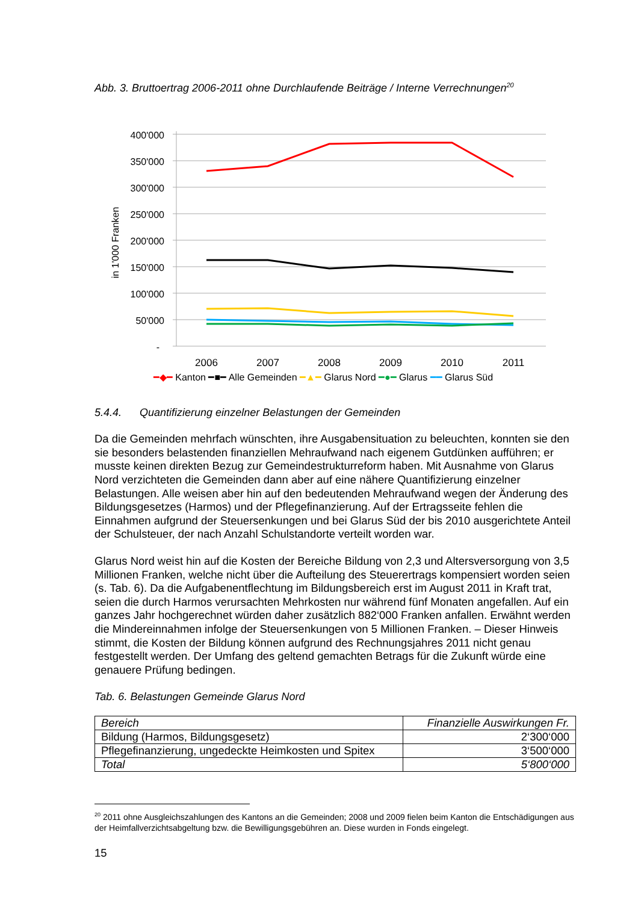Abb. 3. Bruttoertrag 2006-2011 ohne Durchlaufende Beiträge / Interne Verrechnungen<sup>20</sup>
400'000
350'000
300'000
250'000
200'000
150'000
100'000
50'000
-
in 1'000 Franken
2006
2007
2008
2009
2010
2011
━◆━ Kanton ━■━ Alle Gemeinden ━▲━ Glarus Nord ━●━ Glarus ━━ Glarus Süd
5.4.4. Quantifizierung einzelner Belastungen der Gemeinden
Da die Gemeinden mehrfach wünschten, ihre Ausgabensituation zu beleuchten, konnten sie den sie besonders belastenden finanziellen Mehraufwand nach eigenem Gutdünken aufführen; er musste keinen direkten Bezug zur Gemeindestrukturreform haben. Mit Ausnahme von Glarus Nord verzichteten die Gemeinden dann aber auf eine nähere Quantifizierung einzelner Belastungen. Alle weisen aber hin auf den bedeutenden Mehraufwand wegen der Änderung des Bildungsgesetzes (Harmos) und der Pflegefinanzierung. Auf der Ertragsseite fehlen die Einnahmen aufgrund der Steuersenkungen und bei Glarus Süd der bis 2010 ausgerichtete Anteil der Schulsteuer, der nach Anzahl Schulstandorte verteilt worden war.
Glarus Nord weist hin auf die Kosten der Bereiche Bildung von 2,3 und Altersversorgung von 3,5 Millionen Franken, welche nicht über die Aufteilung des Steuerertrags kompensiert worden seien (s. Tab. 6). Da die Aufgabenentflechtung im Bildungsbereich erst im August 2011 in Kraft trat, seien die durch Harmos verursachten Mehrkosten nur während fünf Monaten angefallen. Auf ein ganzes Jahr hochgerechnet würden daher zusätzlich 882‘000 Franken anfallen. Erwähnt werden die Mindereinnahmen infolge der Steuersenkungen von 5 Millionen Franken. – Dieser Hinweis stimmt, die Kosten der Bildung können aufgrund des Rechnungsjahres 2011 nicht genau festgestellt werden. Der Umfang des geltend gemachten Betrags für die Zukunft würde eine genauere Prüfung bedingen.
Tab. 6. Belastungen Gemeinde Glarus Nord
| Bereich | Finanzielle Auswirkungen Fr. |
| Bildung (Harmos, Bildungsgesetz) | 2‘300‘000 |
| Pflegefinanzierung, ungedeckte Heimkosten und Spitex | 3‘500‘000 |
| Total | 5‘800‘000 |
<sup>20</sup> 2011 ohne Ausgleichszahlungen des Kantons an die Gemeinden; 2008 und 2009 fielen beim Kanton die Entschädigungen aus der Heimfallverzichtsabgeltung bzw. die Bewilligungsgebühren an. Diese wurden in Fonds eingelegt.
15